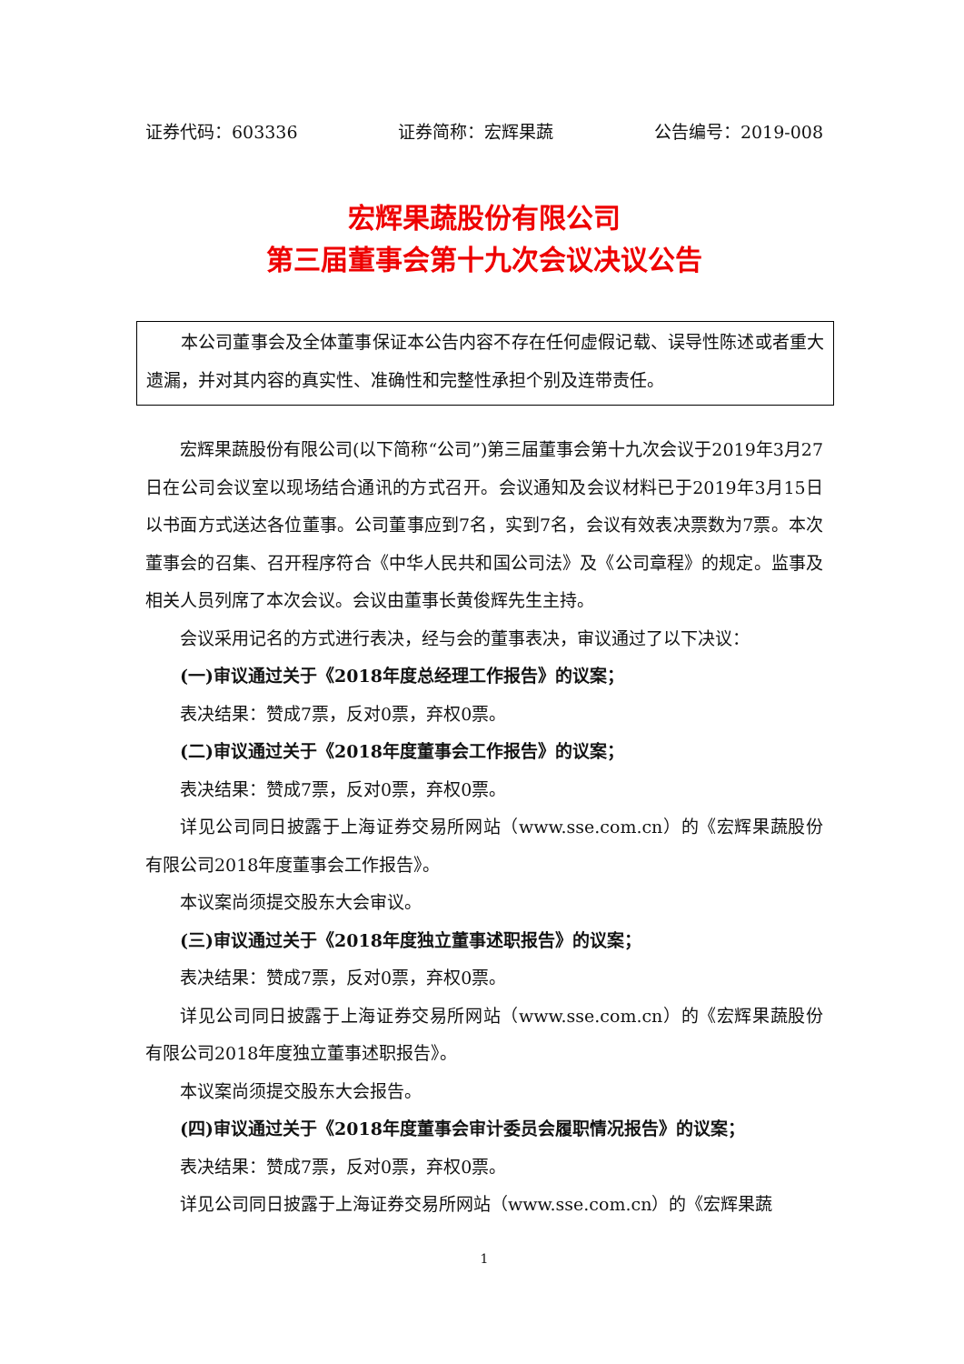证券代码：603336 证券简称：宏辉果蔬 公告编号：2019-008
宏辉果蔬股份有限公司
第三届董事会第十九次会议决议公告
本公司董事会及全体董事保证本公告内容不存在任何虚假记载、误导性陈述或者重大遗漏，并对其内容的真实性、准确性和完整性承担个别及连带责任。
宏辉果蔬股份有限公司(以下简称“公司”)第三届董事会第十九次会议于2019年3月27日在公司会议室以现场结合通讯的方式召开。会议通知及会议材料已于2019年3月15日以书面方式送达各位董事。公司董事应到7名，实到7名，会议有效表决票数为7票。本次董事会的召集、召开程序符合《中华人民共和国公司法》及《公司章程》的规定。监事及相关人员列席了本次会议。会议由董事长黄俊辉先生主持。
会议采用记名的方式进行表决，经与会的董事表决，审议通过了以下决议：
(一)审议通过关于《2018年度总经理工作报告》的议案；
表决结果：赞成7票，反对0票，弃权0票。
(二)审议通过关于《2018年度董事会工作报告》的议案；
表决结果：赞成7票，反对0票，弃权0票。
详见公司同日披露于上海证券交易所网站（www.sse.com.cn）的《宏辉果蔬股份有限公司2018年度董事会工作报告》。
本议案尚须提交股东大会审议。
(三)审议通过关于《2018年度独立董事述职报告》的议案；
表决结果：赞成7票，反对0票，弃权0票。
详见公司同日披露于上海证券交易所网站（www.sse.com.cn）的《宏辉果蔬股份有限公司2018年度独立董事述职报告》。
本议案尚须提交股东大会报告。
(四)审议通过关于《2018年度董事会审计委员会履职情况报告》的议案；
表决结果：赞成7票，反对0票，弃权0票。
详见公司同日披露于上海证券交易所网站（www.sse.com.cn）的《宏辉果蔬
1